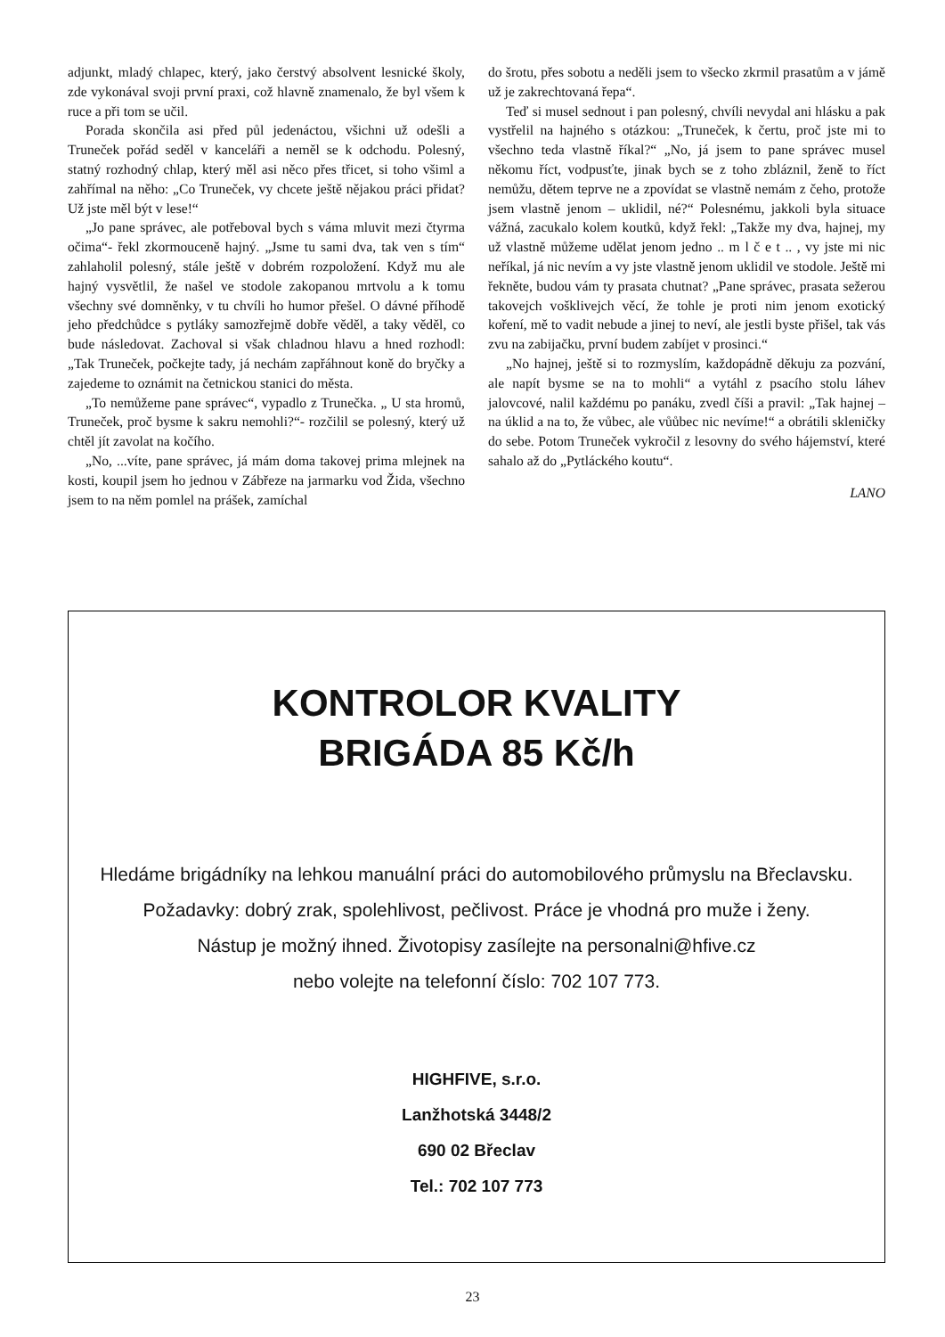adjunkt, mladý chlapec, který, jako čerstvý absolvent lesnické školy, zde vykonával svoji první praxi, což hlavně znamenalo, že byl všem k ruce a při tom se učil.
Porada skončila asi před půl jedenáctou, všichni už odešli a Truneček pořád seděl v kanceláři a neměl se k odchodu. Polesný, statný rozhodný chlap, který měl asi něco přes třicet, si toho všiml a zahřímal na něho: „Co Truneček, vy chcete ještě nějakou práci přidat? Už jste měl být v lese!“
„Jo pane správec, ale potřeboval bych s váma mluvit mezi čtyrma očima“- řekl zkormouceně hajný. „Jsme tu sami dva, tak ven s tím“ zahlaholil polesný, stále ještě v dobrém rozpoložení. Když mu ale hajný vysvětlil, že našel ve stodole zakopanou mrtvolu a k tomu všechny své domněnky, v tu chvíli ho humor přešel. O dávné příhodě jeho předchůdce s pytláky samozřejmě dobře věděl, a taky věděl, co bude následovat. Zachoval si však chladnou hlavu a hned rozhodl: „Tak Truneček, počkejte tady, já nechám zapřáhnout koně do bryčky a zajedeme to oznámit na četnickou stanici do města.
„To nemůžeme pane správec“, vypadlo z Trunečka. „ U sta hromů, Truneček, proč bysme k sakru nemohli?“- rozčilil se polesný, který už chtěl jít zavolat na kočího.
„No, ...víte, pane správec, já mám doma takovej prima mlejnek na kosti, koupil jsem ho jednou v Zábřeze na jarmarku vod Žida, všechno jsem to na něm pomlel na prášek, zamíchal
do šrotu, přes sobotu a neděli jsem to všecko zkrmil prasatům a v jámě už je zakrechtovaná řepa“.
Teď si musel sednout i pan polesný, chvíli nevydal ani hlásku a pak vystřelil na hajného s otázkou: „Truneček, k čertu, proč jste mi to všechno teda vlastně říkal?“ „No, já jsem to pane správec musel někomu říct, vodpusťte, jinak bych se z toho zbláznil, ženě to říct nemůžu, dětem teprve ne a zpovídat se vlastně nemám z čeho, protože jsem vlastně jenom – uklidil, né?“ Polesnému, jakkoli byla situace vážná, zacukalo kolem koutků, když řekl: „Takže my dva, hajnej, my už vlastně můžeme udělat jenom jedno .. m l č e t .. , vy jste mi nic neříkal, já nic nevím a vy jste vlastně jenom uklidil ve stodole. Ještě mi řekněte, budou vám ty prasata chutnat? „Pane správec, prasata sežerou takovejch vošklivejch věcí, že tohle je proti nim jenom exotický koření, mě to vadit nebude a jinej to neví, ale jestli byste přišel, tak vás zvu na zabijačku, první budem zabíjet v prosinci.“
„No hajnej, ještě si to rozmyslím, každopádně děkuju za pozvání, ale napít bysme se na to mohli“ a vytáhl z psacího stolu láhev jalovcové, nalil každému po panáku, zvedl číši a pravil: „Tak hajnej – na úklid a na to, že vůbec, ale vůůbec nic nevíme!“ a obrátili skleničky do sebe. Potom Truneček vykročil z lesovny do svého hájemství, které sahalo až do „Pytláckého koutu“.
LANO
KONTROLOR KVALITY
BRIGÁDA 85 Kč/h
Hledáme brigádníky na lehkou manuální práci do automobilového průmyslu na Břeclavsku.
Požadavky: dobrý zrak, spolehlivost, pečlivost. Práce je vhodná pro muže i ženy.
Nástup je možný ihned. Životopisy zasílejte na personalni@hfive.cz
nebo volejte na telefonní číslo: 702 107 773.
HIGHFIVE, s.r.o.
Lanžhotská 3448/2
690 02 Břeclav
Tel.: 702 107 773
23